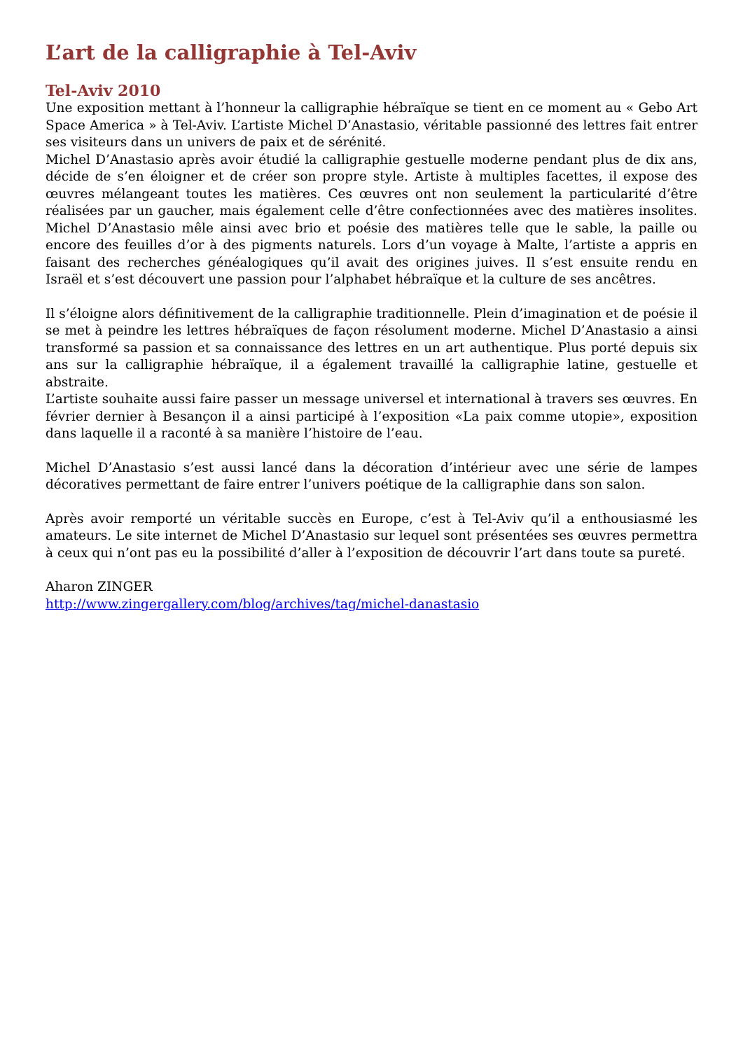L’art de la calligraphie à Tel-Aviv
Tel-Aviv 2010
Une exposition mettant à l’honneur la calligraphie hébraïque se tient en ce moment au « Gebo Art Space America » à Tel-Aviv. L’artiste Michel D’Anastasio, véritable passionné des lettres fait entrer ses visiteurs dans un univers de paix et de sérénité.
Michel D’Anastasio après avoir étudié la calligraphie gestuelle moderne pendant plus de dix ans, décide de s’en éloigner et de créer son propre style. Artiste à multiples facettes, il expose des œuvres mélangeant toutes les matières. Ces œuvres ont non seulement la particularité d’être réalisées par un gaucher, mais également celle d’être confectionnées avec des matières insolites. Michel D’Anastasio mêle ainsi avec brio et poésie des matières telle que le sable, la paille ou encore des feuilles d’or à des pigments naturels. Lors d’un voyage à Malte, l’artiste a appris en faisant des recherches généalogiques qu’il avait des origines juives. Il s’est ensuite rendu en Israël et s’est découvert une passion pour l’alphabet hébraïque et la culture de ses ancêtres.
Il s’éloigne alors définitivement de la calligraphie traditionnelle. Plein d’imagination et de poésie il se met à peindre les lettres hébraïques de façon résolument moderne. Michel D’Anastasio a ainsi transformé sa passion et sa connaissance des lettres en un art authentique. Plus porté depuis six ans sur la calligraphie hébraïque, il a également travaillé la calligraphie latine, gestuelle et abstraite.
L’artiste souhaite aussi faire passer un message universel et international à travers ses œuvres. En février dernier à Besançon il a ainsi participé à l’exposition «La paix comme utopie», exposition dans laquelle il a raconté à sa manière l’histoire de l’eau.
Michel D’Anastasio s’est aussi lancé dans la décoration d’intérieur avec une série de lampes décoratives permettant de faire entrer l’univers poétique de la calligraphie dans son salon.
Après avoir remporté un véritable succès en Europe, c’est à Tel-Aviv qu’il a enthousiasmé les amateurs. Le site internet de Michel D’Anastasio sur lequel sont présentées ses œuvres permettra à ceux qui n’ont pas eu la possibilité d’aller à l’exposition de découvrir l’art dans toute sa pureté.
Aharon ZINGER
http://www.zingergallery.com/blog/archives/tag/michel-danastasio